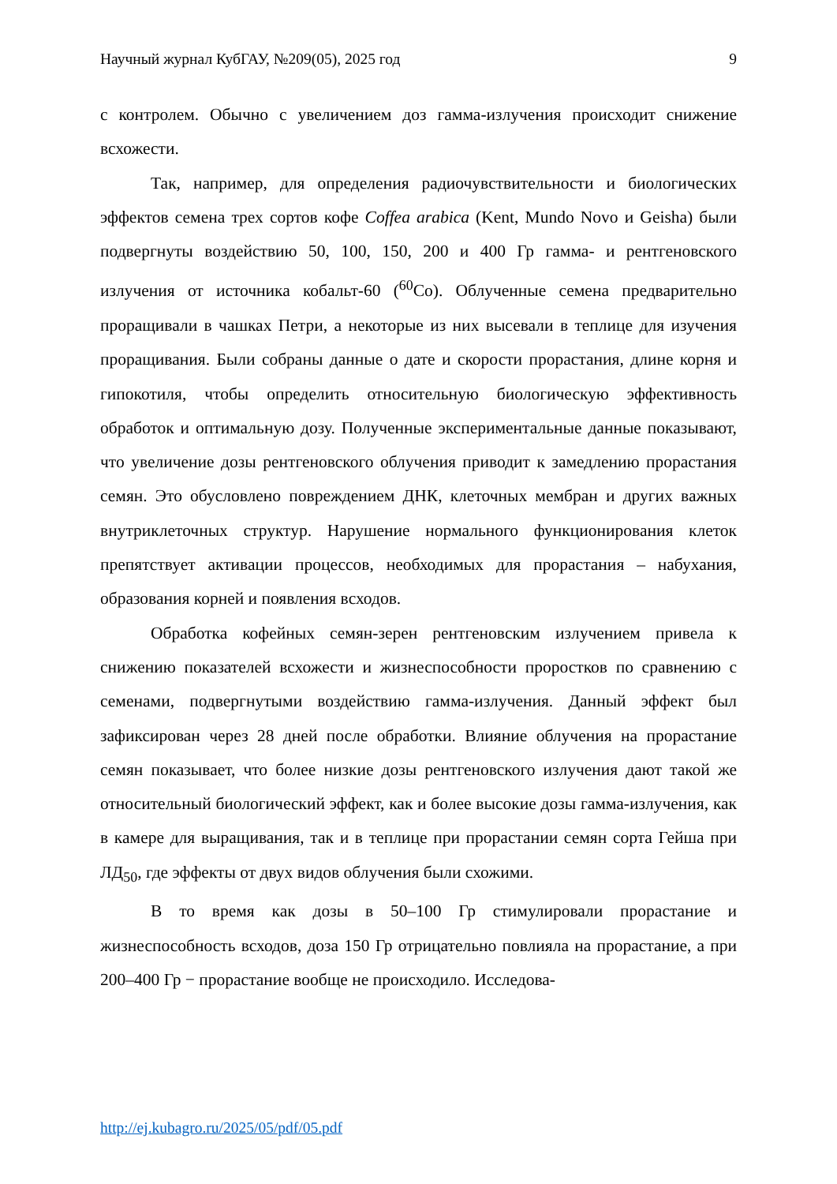Научный журнал КубГАУ, №209(05), 2025 год 9
с контролем. Обычно с увеличением доз гамма-излучения происходит снижение всхожести.
Так, например, для определения радиочувствительности и биологических эффектов семена трех сортов кофе Coffea arabica (Kent, Mundo Novo и Geisha) были подвергнуты воздействию 50, 100, 150, 200 и 400 Гр гамма- и рентгеновского излучения от источника кобальт-60 (<sup>60</sup>Co). Облученные семена предварительно проращивали в чашках Петри, а некоторые из них высевали в теплице для изучения проращивания. Были собраны данные о дате и скорости прорастания, длине корня и гипокотиля, чтобы определить относительную биологическую эффективность обработок и оптимальную дозу. Полученные экспериментальные данные показывают, что увеличение дозы рентгеновского облучения приводит к замедлению прорастания семян. Это обусловлено повреждением ДНК, клеточных мембран и других важных внутриклеточных структур. Нарушение нормального функционирования клеток препятствует активации процессов, необходимых для прорастания – набухания, образования корней и появления всходов.
Обработка кофейных семян-зерен рентгеновским излучением привела к снижению показателей всхожести и жизнеспособности проростков по сравнению с семенами, подвергнутыми воздействию гамма-излучения. Данный эффект был зафиксирован через 28 дней после обработки. Влияние облучения на прорастание семян показывает, что более низкие дозы рентгеновского излучения дают такой же относительный биологический эффект, как и более высокие дозы гамма-излучения, как в камере для выращивания, так и в теплице при прорастании семян сорта Гейша при ЛД<sub>50</sub>, где эффекты от двух видов облучения были схожими.
В то время как дозы в 50–100 Гр стимулировали прорастание и жизнеспособность всходов, доза 150 Гр отрицательно повлияла на прорастание, а при 200–400 Гр − прорастание вообще не происходило. Исследова-
http://ej.kubagro.ru/2025/05/pdf/05.pdf